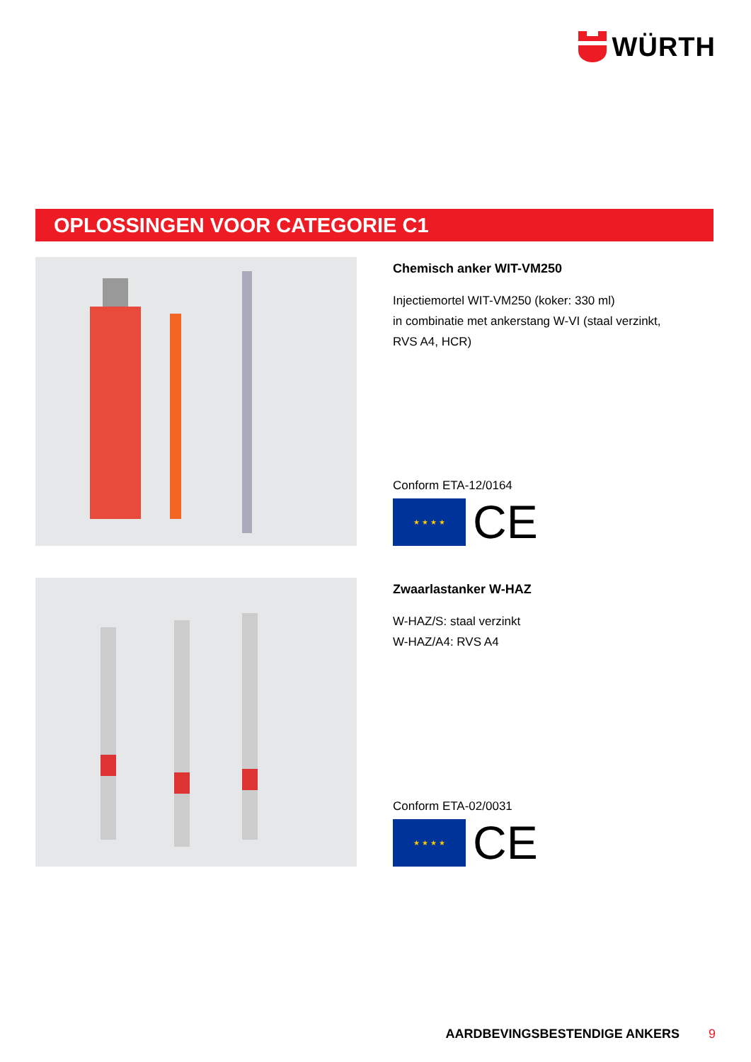WÜRTH
OPLOSSINGEN VOOR CATEGORIE C1
Chemisch anker WIT-VM250
Injectiemortel WIT-VM250 (koker: 330 ml)
in combinatie met ankerstang W-VI (staal verzinkt,
RVS A4, HCR)
Conform ETA-12/0164
★ ★ ★ ★
CE
Zwaarlastanker W-HAZ
W-HAZ/S: staal verzinkt
W-HAZ/A4: RVS A4
Conform ETA-02/0031
★ ★ ★ ★
CE
AARDBEVINGSBESTENDIGE ANKERS 9